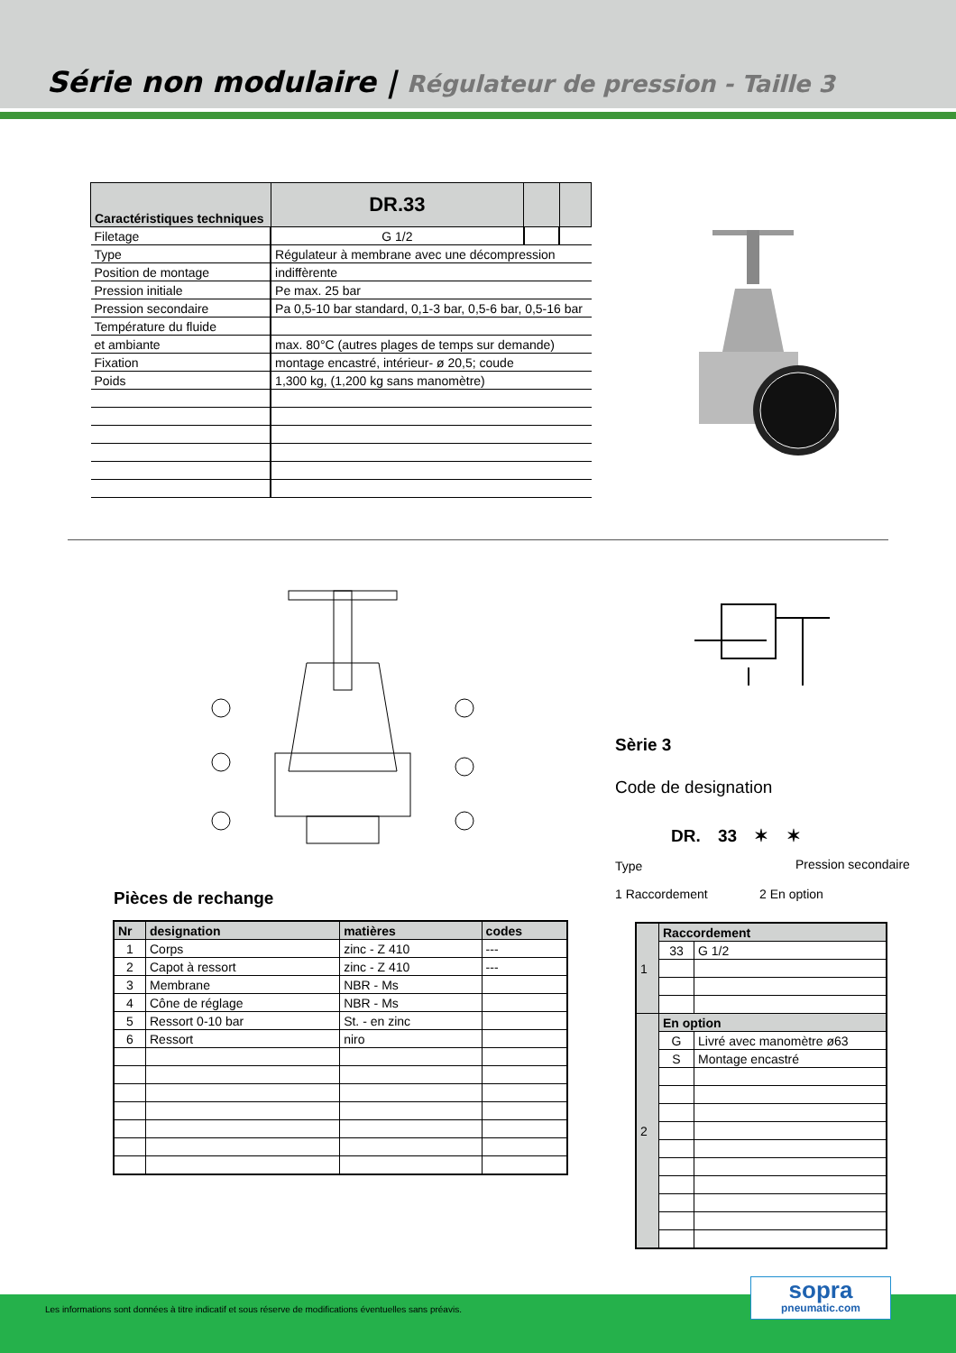Série non modulaire | Régulateur de pression - Taille 3
| Caractéristiques techniques | DR.33 | | |
| --- | --- | --- | --- |
| Filetage | G 1/2 | | |
| Type | Régulateur à membrane avec une décompression | | |
| Position de montage | indiffèrente | | |
| Pression initiale | Pe max. 25 bar | | |
| Pression secondaire | Pa 0,5-10 bar standard, 0,1-3 bar, 0,5-6 bar, 0,5-16 bar | | |
| Température du fluide | | | |
| et ambiante | max. 80°C (autres plages de temps sur demande) | | |
| Fixation | montage encastré, intérieur- ø 20,5; coude | | |
| Poids | 1,300 kg, (1,200 kg sans manomètre) | | |
Sèrie 3
Code de designation
DR. 33 ✶ ✶
Type Pression secondaire
1 Raccordement 2 En option
Pièces de rechange
| Nr | designation | matières | codes |
| --- | --- | --- | --- |
| 1 | Corps | zinc - Z 410 | --- |
| 2 | Capot à ressort | zinc - Z 410 | --- |
| 3 | Membrane | NBR - Ms | |
| 4 | Cône de réglage | NBR - Ms | |
| 5 | Ressort 0-10 bar | St. - en zinc | |
| 6 | Ressort | niro | |
| 1 | Raccordement | |
| | 33 | G 1/2 |
| 2 | En option | |
| | G | Livré avec manomètre ø63 |
| | S | Montage encastré |
Les informations sont données à titre indicatif et sous réserve de modifications éventuelles sans préavis.
sopra
pneumatic.com